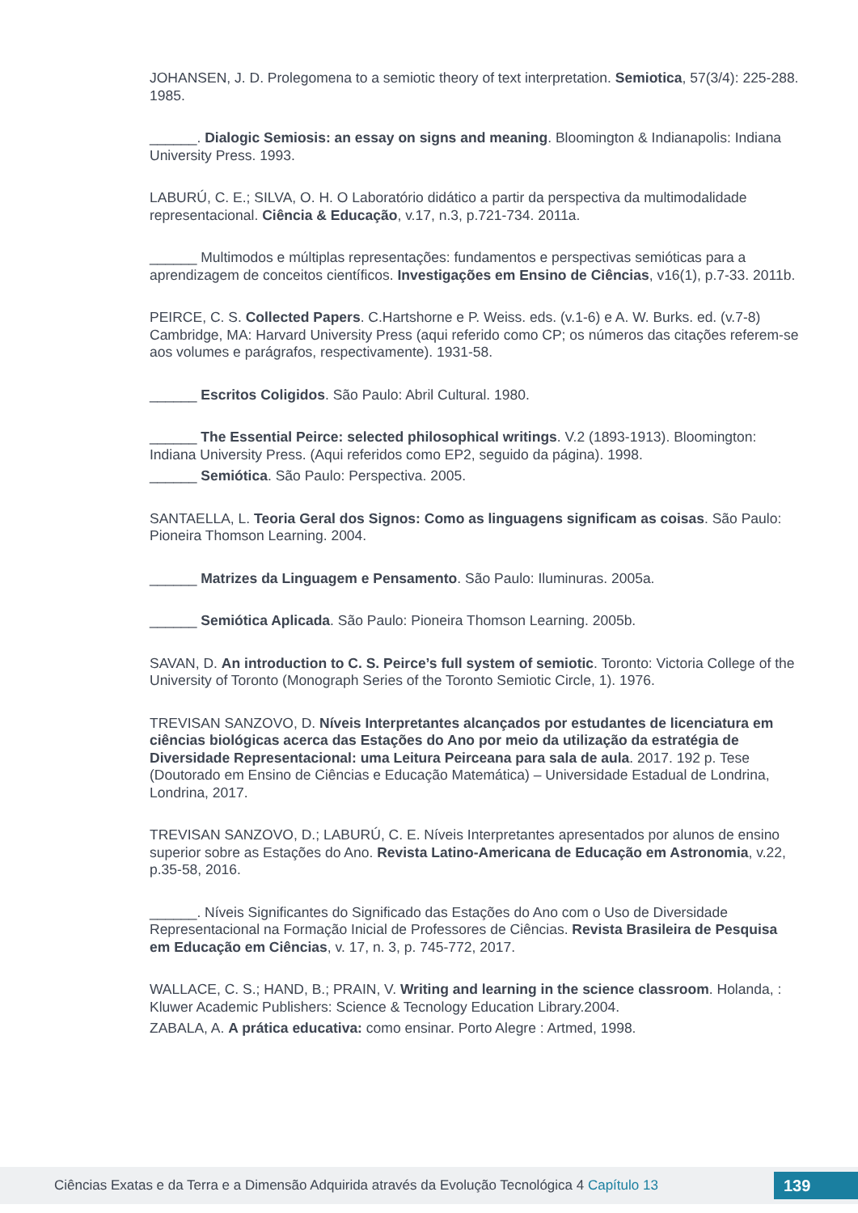JOHANSEN, J. D. Prolegomena to a semiotic theory of text interpretation. Semiotica, 57(3/4): 225-288. 1985.
______. Dialogic Semiosis: an essay on signs and meaning. Bloomington & Indianapolis: Indiana University Press. 1993.
LABURÚ, C. E.; SILVA, O. H. O Laboratório didático a partir da perspectiva da multimodalidade representacional. Ciência & Educação, v.17, n.3, p.721-734. 2011a.
______ Multimodos e múltiplas representações: fundamentos e perspectivas semióticas para a aprendizagem de conceitos científicos. Investigações em Ensino de Ciências, v16(1), p.7-33. 2011b.
PEIRCE, C. S. Collected Papers. C.Hartshorne e P. Weiss. eds. (v.1-6) e A. W. Burks. ed. (v.7-8) Cambridge, MA: Harvard University Press (aqui referido como CP; os números das citações referem-se aos volumes e parágrafos, respectivamente). 1931-58.
______ Escritos Coligidos. São Paulo: Abril Cultural. 1980.
______ The Essential Peirce: selected philosophical writings. V.2 (1893-1913). Bloomington: Indiana University Press. (Aqui referidos como EP2, seguido da página). 1998.
______ Semiótica. São Paulo: Perspectiva. 2005.
SANTAELLA, L. Teoria Geral dos Signos: Como as linguagens significam as coisas. São Paulo: Pioneira Thomson Learning. 2004.
______ Matrizes da Linguagem e Pensamento. São Paulo: Iluminuras. 2005a.
______ Semiótica Aplicada. São Paulo: Pioneira Thomson Learning. 2005b.
SAVAN, D. An introduction to C. S. Peirce’s full system of semiotic. Toronto: Victoria College of the University of Toronto (Monograph Series of the Toronto Semiotic Circle, 1). 1976.
TREVISAN SANZOVO, D. Níveis Interpretantes alcançados por estudantes de licenciatura em ciências biológicas acerca das Estações do Ano por meio da utilização da estratégia de Diversidade Representacional: uma Leitura Peirceana para sala de aula. 2017. 192 p. Tese (Doutorado em Ensino de Ciências e Educação Matemática) – Universidade Estadual de Londrina, Londrina, 2017.
TREVISAN SANZOVO, D.; LABURÚ, C. E. Níveis Interpretantes apresentados por alunos de ensino superior sobre as Estações do Ano. Revista Latino-Americana de Educação em Astronomia, v.22, p.35-58, 2016.
______. Níveis Significantes do Significado das Estações do Ano com o Uso de Diversidade Representacional na Formação Inicial de Professores de Ciências. Revista Brasileira de Pesquisa em Educação em Ciências, v. 17, n. 3, p. 745-772, 2017.
WALLACE, C. S.; HAND, B.; PRAIN, V. Writing and learning in the science classroom. Holanda, : Kluwer Academic Publishers: Science & Tecnology Education Library.2004.
ZABALA, A. A prática educativa: como ensinar. Porto Alegre : Artmed, 1998.
Ciências Exatas e da Terra e a Dimensão Adquirida através da Evolução Tecnológica 4 Capítulo 13
139